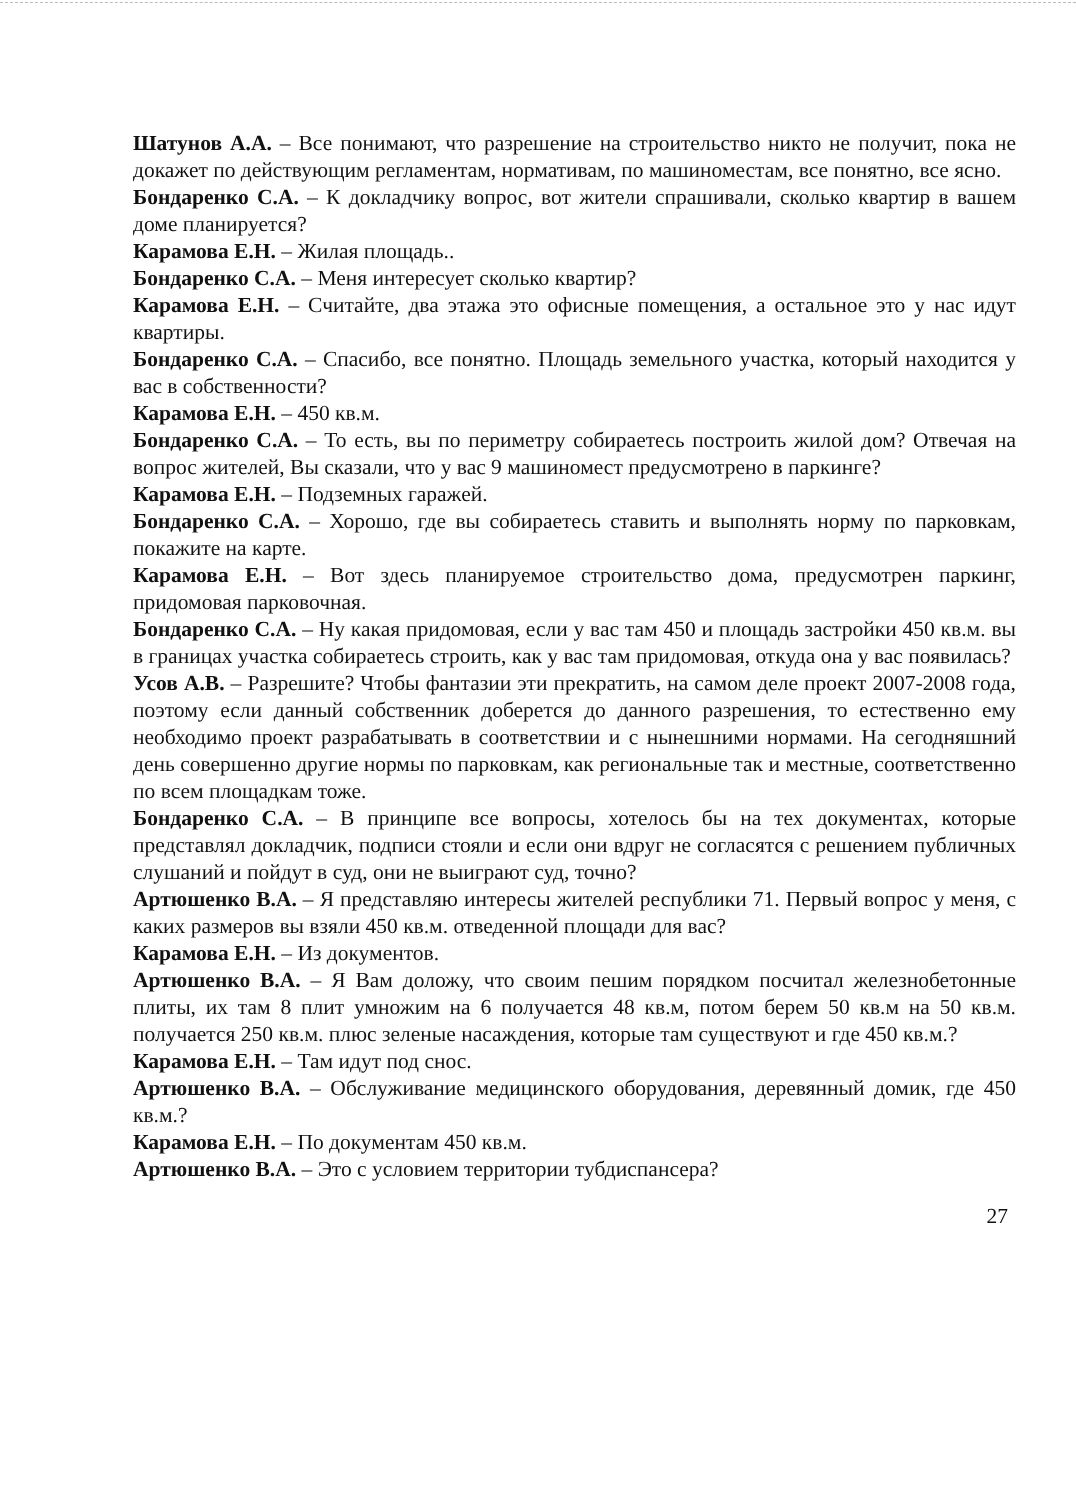Шатунов А.А. – Все понимают, что разрешение на строительство никто не получит, пока не докажет по действующим регламентам, нормативам, по машиноместам, все понятно, все ясно.
Бондаренко С.А. – К докладчику вопрос, вот жители спрашивали, сколько квартир в вашем доме планируется?
Карамова Е.Н. – Жилая площадь..
Бондаренко С.А. – Меня интересует сколько квартир?
Карамова Е.Н. – Считайте, два этажа это офисные помещения, а остальное это у нас идут квартиры.
Бондаренко С.А. – Спасибо, все понятно. Площадь земельного участка, который находится у вас в собственности?
Карамова Е.Н. – 450 кв.м.
Бондаренко С.А. – То есть, вы по периметру собираетесь построить жилой дом? Отвечая на вопрос жителей, Вы сказали, что у вас 9 машиномест предусмотрено в паркинге?
Карамова Е.Н. – Подземных гаражей.
Бондаренко С.А. – Хорошо, где вы собираетесь ставить и выполнять норму по парковкам, покажите на карте.
Карамова Е.Н. – Вот здесь планируемое строительство дома, предусмотрен паркинг, придомовая парковочная.
Бондаренко С.А. – Ну какая придомовая, если у вас там 450 и площадь застройки 450 кв.м. вы в границах участка собираетесь строить, как у вас там придомовая, откуда она у вас появилась?
Усов А.В. – Разрешите? Чтобы фантазии эти прекратить, на самом деле проект 2007-2008 года, поэтому если данный собственник доберется до данного разрешения, то естественно ему необходимо проект разрабатывать в соответствии и с нынешними нормами. На сегодняшний день совершенно другие нормы по парковкам, как региональные так и местные, соответственно по всем площадкам тоже.
Бондаренко С.А. – В принципе все вопросы, хотелось бы на тех документах, которые представлял докладчик, подписи стояли и если они вдруг не согласятся с решением публичных слушаний и пойдут в суд, они не выиграют суд, точно?
Артюшенко В.А. – Я представляю интересы жителей республики 71. Первый вопрос у меня, с каких размеров вы взяли 450 кв.м. отведенной площади для вас?
Карамова Е.Н. – Из документов.
Артюшенко В.А. – Я Вам доложу, что своим пешим порядком посчитал железнобетонные плиты, их там 8 плит умножим на 6 получается 48 кв.м, потом берем 50 кв.м на 50 кв.м. получается 250 кв.м. плюс зеленые насаждения, которые там существуют и где 450 кв.м.?
Карамова Е.Н. – Там идут под снос.
Артюшенко В.А. – Обслуживание медицинского оборудования, деревянный домик, где 450 кв.м.?
Карамова Е.Н. – По документам 450 кв.м.
Артюшенко В.А. – Это с условием территории тубдиспансера?
27